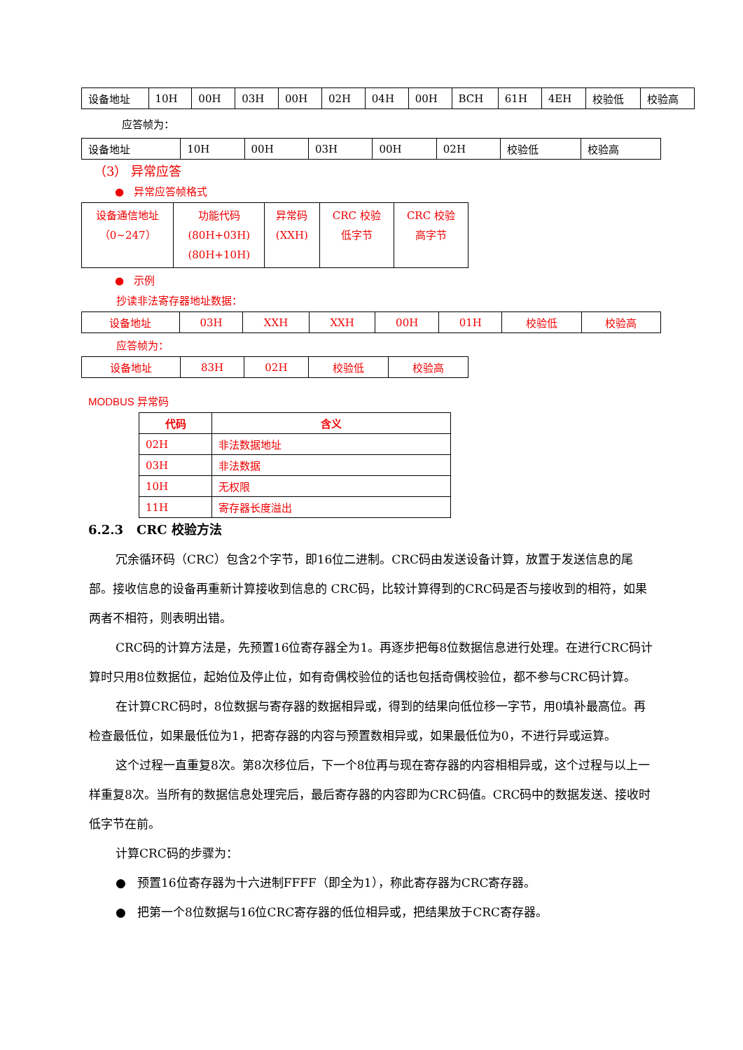| 设备地址 | 10H | 00H | 03H | 00H | 02H | 04H | 00H | BCH | 61H | 4EH | 校验低 | 校验高 |
应答帧为：
| 设备地址 | 10H | 00H | 03H | 00H | 02H | 校验低 | 校验高 |
（3） 异常应答
● 异常应答帧格式
| 设备通信地址 （0~247） | 功能代码 (80H+03H) (80H+10H) | 异常码 (XXH) | CRC 校验 低字节 | CRC 校验 高字节 |
● 示例
抄读非法寄存器地址数据：
| 设备地址 | 03H | XXH | XXH | 00H | 01H | 校验低 | 校验高 |
应答帧为：
| 设备地址 | 83H | 02H | 校验低 | 校验高 |
MODBUS 异常码
| 代码 | 含义 |
| --- | --- |
| 02H | 非法数据地址 |
| 03H | 非法数据 |
| 10H | 无权限 |
| 11H | 寄存器长度溢出 |
6.2.3 CRC 校验方法
冗余循环码（CRC）包含2个字节，即16位二进制。CRC码由发送设备计算，放置于发送信息的尾部。接收信息的设备再重新计算接收到信息的 CRC码，比较计算得到的CRC码是否与接收到的相符，如果两者不相符，则表明出错。
CRC码的计算方法是，先预置16位寄存器全为1。再逐步把每8位数据信息进行处理。在进行CRC码计算时只用8位数据位，起始位及停止位，如有奇偶校验位的话也包括奇偶校验位，都不参与CRC码计算。
在计算CRC码时，8位数据与寄存器的数据相异或，得到的结果向低位移一字节，用0填补最高位。再检查最低位，如果最低位为1，把寄存器的内容与预置数相异或，如果最低位为0，不进行异或运算。
这个过程一直重复8次。第8次移位后，下一个8位再与现在寄存器的内容相相异或，这个过程与以上一样重复8次。当所有的数据信息处理完后，最后寄存器的内容即为CRC码值。CRC码中的数据发送、接收时低字节在前。
计算CRC码的步骤为：
● 预置16位寄存器为十六进制FFFF（即全为1），称此寄存器为CRC寄存器。
● 把第一个8位数据与16位CRC寄存器的低位相异或，把结果放于CRC寄存器。